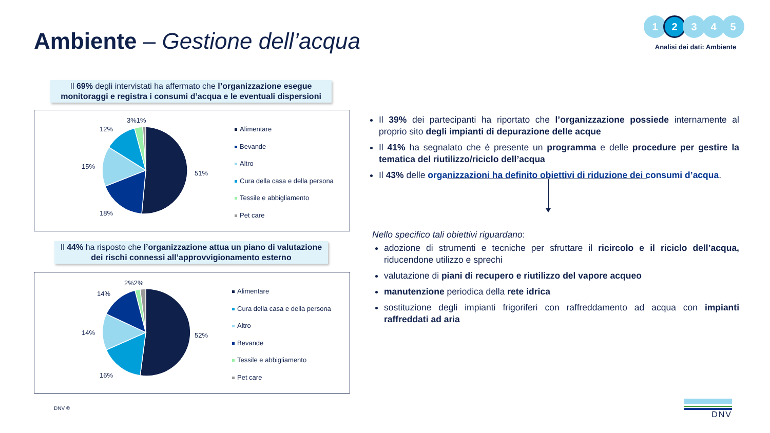Ambiente – Gestione dell’acqua
1 2 3 4 5
Analisi dei dati: Ambiente
Il 69% degli intervistati ha affermato che l’organizzazione esegue monitoraggi e registra i consumi d’acqua e le eventuali dispersioni
51%
18%
15%
12%
3%1%
Alimentare
Bevande
Altro
Cura della casa e della persona
Tessile e abbigliamento
Pet care
Il 44% ha risposto che l’organizzazione attua un piano di valutazione dei rischi connessi all’approvvigionamento esterno
52%
16%
14%
14%
2%2%
Alimentare
Cura della casa e della persona
Altro
Bevande
Tessile e abbigliamento
Pet care
Il 39% dei partecipanti ha riportato che l’organizzazione possiede internamente al proprio sito degli impianti di depurazione delle acque
Il 41% ha segnalato che è presente un programma e delle procedure per gestire la tematica del riutilizzo/riciclo dell’acqua
Il 43% delle organizzazioni ha definito obiettivi di riduzione dei consumi d’acqua.
Nello specifico tali obiettivi riguardano:
adozione di strumenti e tecniche per sfruttare il ricircolo e il riciclo dell’acqua, riducendone utilizzo e sprechi
valutazione di piani di recupero e riutilizzo del vapore acqueo
manutenzione periodica della rete idrica
sostituzione degli impianti frigoriferi con raffreddamento ad acqua con impianti raffreddati ad aria
DNV © DNV